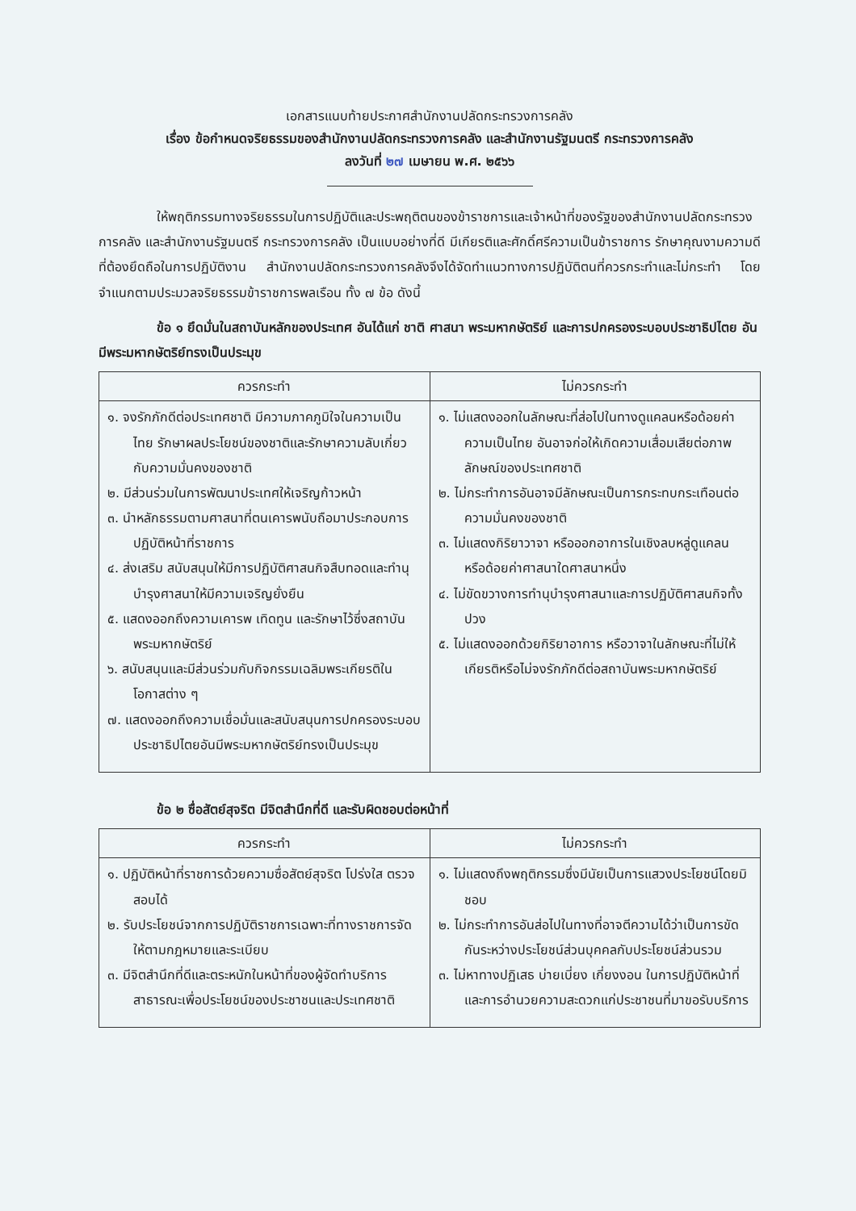เอกสารแนบท้ายประกาศสำนักงานปลัดกระทรวงการคลัง
เรื่อง ข้อกำหนดจริยธรรมของสำนักงานปลัดกระทรวงการคลัง และสำนักงานรัฐมนตรี กระทรวงการคลัง
ลงวันที่ ๒๗ เมษายน พ.ศ. ๒๕๖๖
ให้พฤติกรรมทางจริยธรรมในการปฏิบัติและประพฤติตนของข้าราชการและเจ้าหน้าที่ของรัฐของสำนักงานปลัดกระทรวงการคลัง และสำนักงานรัฐมนตรี กระทรวงการคลัง เป็นแบบอย่างที่ดี มีเกียรติและศักดิ์ศรีความเป็นข้าราชการ รักษาคุณงามความดีที่ต้องยึดถือในการปฏิบัติงาน สำนักงานปลัดกระทรวงการคลังจึงได้จัดทำแนวทางการปฏิบัติตนที่ควรกระทำและไม่กระทำ โดยจำแนกตามประมวลจริยธรรมข้าราชการพลเรือน ทั้ง ๗ ข้อ ดังนี้
ข้อ ๑ ยึดมั่นในสถาบันหลักของประเทศ อันได้แก่ ชาติ ศาสนา พระมหากษัตริย์ และการปกครองระบอบประชาธิปไตย อันมีพระมหากษัตริย์ทรงเป็นประมุข
| ควรกระทำ | ไม่ควรกระทำ |
| --- | --- |
| ๑. จงรักภักดีต่อประเทศชาติ มีความภาคภูมิใจในความเป็นไทย รักษาผลประโยชน์ของชาติและรักษาความลับเกี่ยวกับความมั่นคงของชาติ ๒. มีส่วนร่วมในการพัฒนาประเทศให้เจริญก้าวหน้า ๓. นำหลักธรรมตามศาสนาที่ตนเคารพนับถือมาประกอบการปฏิบัติหน้าที่ราชการ ๔. ส่งเสริม สนับสนุนให้มีการปฏิบัติศาสนกิจสืบทอดและทำนุบำรุงศาสนาให้มีความเจริญยั่งยืน ๕. แสดงออกถึงความเคารพ เทิดทูน และรักษาไว้ซึ่งสถาบันพระมหากษัตริย์ ๖. สนับสนุนและมีส่วนร่วมกับกิจกรรมเฉลิมพระเกียรติในโอกาสต่าง ๆ ๗. แสดงออกถึงความเชื่อมั่นและสนับสนุนการปกครองระบอบประชาธิปไตยอันมีพระมหากษัตริย์ทรงเป็นประมุข | ๑. ไม่แสดงออกในลักษณะที่ส่อไปในทางดูแคลนหรือด้อยค่าความเป็นไทย อันอาจก่อให้เกิดความเสื่อมเสียต่อภาพลักษณ์ของประเทศชาติ ๒. ไม่กระทำการอันอาจมีลักษณะเป็นการกระทบกระเทือนต่อความมั่นคงของชาติ ๓. ไม่แสดงกิริยาวาจา หรือออกอาการในเชิงลบหลู่ดูแคลน หรือด้อยค่าศาสนาใดศาสนาหนึ่ง ๔. ไม่ขัดขวางการทำนุบำรุงศาสนาและการปฏิบัติศาสนกิจทั้งปวง ๕. ไม่แสดงออกด้วยกิริยาอาการ หรือวาจาในลักษณะที่ไม่ให้เกียรติหรือไม่จงรักภักดีต่อสถาบันพระมหากษัตริย์ |
ข้อ ๒ ซื่อสัตย์สุจริต มีจิตสำนึกที่ดี และรับผิดชอบต่อหน้าที่
| ควรกระทำ | ไม่ควรกระทำ |
| --- | --- |
| ๑. ปฏิบัติหน้าที่ราชการด้วยความซื่อสัตย์สุจริต โปร่งใส ตรวจสอบได้ ๒. รับประโยชน์จากการปฏิบัติราชการเฉพาะที่ทางราชการจัดให้ตามกฎหมายและระเบียบ ๓. มีจิตสำนึกที่ดีและตระหนักในหน้าที่ของผู้จัดทำบริการสาธารณะเพื่อประโยชน์ของประชาชนและประเทศชาติ | ๑. ไม่แสดงถึงพฤติกรรมซึ่งมีนัยเป็นการแสวงประโยชน์โดยมิชอบ ๒. ไม่กระทำการอันส่อไปในทางที่อาจตีความได้ว่าเป็นการขัดกันระหว่างประโยชน์ส่วนบุคคลกับประโยชน์ส่วนรวม ๓. ไม่หาทางปฏิเสธ บ่ายเบี่ยง เกี่ยงงอน ในการปฏิบัติหน้าที่และการอำนวยความสะดวกแก่ประชาชนที่มาขอรับบริการ |